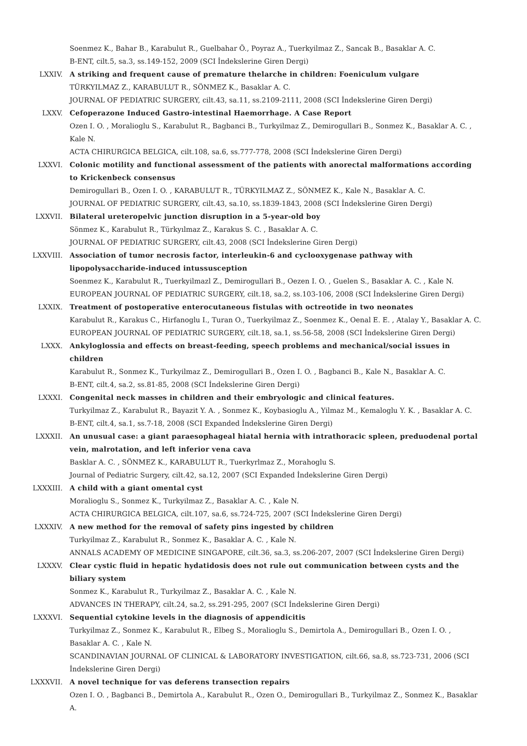Soenmez K., Bahar B., Karabulut R., Guelbahar Ö., Poyraz A., Tuerkyilmaz Z., Sancak B., Basaklar A. C.
B-ENT, cilt.5, sa.3, ss.149-152, 2009 (SCI İndekslerine Giren Dergi)
LXXIV. A striking and frequent cause of premature thelarche in children: Foeniculum vulgare
TÜRKYILMAZ Z., KARABULUT R., SÖNMEZ K., Basaklar A. C.
JOURNAL OF PEDIATRIC SURGERY, cilt.43, sa.11, ss.2109-2111, 2008 (SCI İndekslerine Giren Dergi)
LXXV. Cefoperazone Induced Gastro-intestinal Haemorrhage. A Case Report
Ozen I. O. , Moralioglu S., Karabulut R., Bagbanci B., Turkyilmaz Z., Demirogullari B., Sonmez K., Basaklar A. C. , Kale N.
ACTA CHIRURGICA BELGICA, cilt.108, sa.6, ss.777-778, 2008 (SCI İndekslerine Giren Dergi)
LXXVI. Colonic motility and functional assessment of the patients with anorectal malformations according to Krickenbeck consensus
Demirogullari B., Ozen I. O. , KARABULUT R., TÜRKYILMAZ Z., SÖNMEZ K., Kale N., Basaklar A. C.
JOURNAL OF PEDIATRIC SURGERY, cilt.43, sa.10, ss.1839-1843, 2008 (SCI İndekslerine Giren Dergi)
LXXVII. Bilateral ureteropelvic junction disruption in a 5-year-old boy
Sönmez K., Karabulut R., Türkyılmaz Z., Karakus S. C. , Basaklar A. C.
JOURNAL OF PEDIATRIC SURGERY, cilt.43, 2008 (SCI İndekslerine Giren Dergi)
LXXVIII. Association of tumor necrosis factor, interleukin-6 and cyclooxygenase pathway with lipopolysaccharide-induced intussusception
Soenmez K., Karabulut R., Tuerkyilmazl Z., Demirogullari B., Oezen I. O. , Guelen S., Basaklar A. C. , Kale N.
EUROPEAN JOURNAL OF PEDIATRIC SURGERY, cilt.18, sa.2, ss.103-106, 2008 (SCI İndekslerine Giren Dergi)
LXXIX. Treatment of postoperative enterocutaneous fistulas with octreotide in two neonates
Karabulut R., Karakus C., Hirfanoglu I., Turan O., Tuerkyilmaz Z., Soenmez K., Oenal E. E. , Atalay Y., Basaklar A. C.
EUROPEAN JOURNAL OF PEDIATRIC SURGERY, cilt.18, sa.1, ss.56-58, 2008 (SCI İndekslerine Giren Dergi)
LXXX. Ankyloglossia and effects on breast-feeding, speech problems and mechanical/social issues in children
Karabulut R., Sonmez K., Turkyilmaz Z., Demirogullari B., Ozen I. O. , Bagbanci B., Kale N., Basaklar A. C.
B-ENT, cilt.4, sa.2, ss.81-85, 2008 (SCI İndekslerine Giren Dergi)
LXXXI. Congenital neck masses in children and their embryologic and clinical features.
Turkyilmaz Z., Karabulut R., Bayazit Y. A. , Sonmez K., Koybasioglu A., Yilmaz M., Kemaloglu Y. K. , Basaklar A. C.
B-ENT, cilt.4, sa.1, ss.7-18, 2008 (SCI Expanded İndekslerine Giren Dergi)
LXXXII. An unusual case: a giant paraesophageal hiatal hernia with intrathoracic spleen, preduodenal portal vein, malrotation, and left inferior vena cava
Basklar A. C. , SÖNMEZ K., KARABULUT R., Tuerkyrlmaz Z., Morahoglu S.
Journal of Pediatric Surgery, cilt.42, sa.12, 2007 (SCI Expanded İndekslerine Giren Dergi)
LXXXIII. A child with a giant omental cyst
Moralioglu S., Sonmez K., Turkyilmaz Z., Basaklar A. C. , Kale N.
ACTA CHIRURGICA BELGICA, cilt.107, sa.6, ss.724-725, 2007 (SCI İndekslerine Giren Dergi)
LXXXIV. A new method for the removal of safety pins ingested by children
Turkyilmaz Z., Karabulut R., Sonmez K., Basaklar A. C. , Kale N.
ANNALS ACADEMY OF MEDICINE SINGAPORE, cilt.36, sa.3, ss.206-207, 2007 (SCI İndekslerine Giren Dergi)
LXXXV. Clear cystic fluid in hepatic hydatidosis does not rule out communication between cysts and the biliary system
Sonmez K., Karabulut R., Turkyilmaz Z., Basaklar A. C. , Kale N.
ADVANCES IN THERAPY, cilt.24, sa.2, ss.291-295, 2007 (SCI İndekslerine Giren Dergi)
LXXXVI. Sequential cytokine levels in the diagnosis of appendicitis
Turkyilmaz Z., Sonmez K., Karabulut R., Elbeg S., Moralioglu S., Demirtola A., Demirogullari B., Ozen I. O. , Basaklar A. C. , Kale N.
SCANDINAVIAN JOURNAL OF CLINICAL & LABORATORY INVESTIGATION, cilt.66, sa.8, ss.723-731, 2006 (SCI İndekslerine Giren Dergi)
LXXXVII. A novel technique for vas deferens transection repairs
Ozen I. O. , Bagbanci B., Demirtola A., Karabulut R., Ozen O., Demirogullari B., Turkyilmaz Z., Sonmez K., Basaklar A.